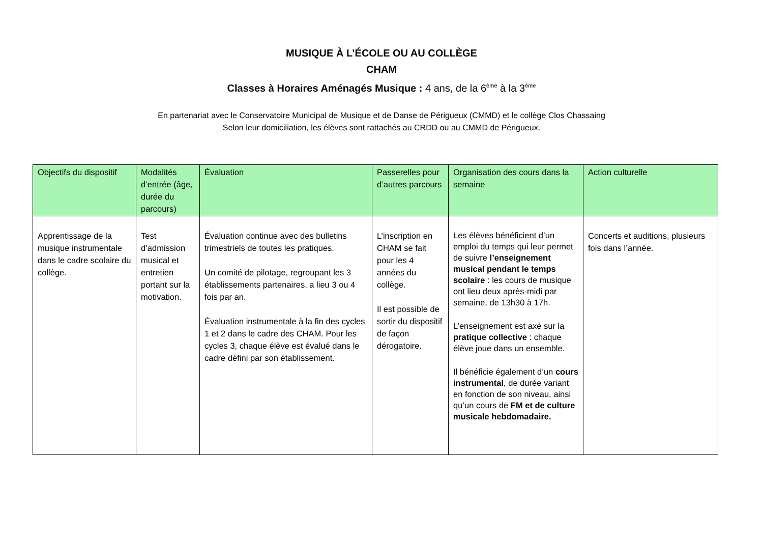MUSIQUE À L’ÉCOLE OU AU COLLÈGE
CHAM
Classes à Horaires Aménagés Musique : 4 ans, de la 6<sup>ème</sup> à la 3<sup>ème</sup>
En partenariat avec le Conservatoire Municipal de Musique et de Danse de Périgueux (CMMD) et le collège Clos Chassaing
Selon leur domiciliation, les élèves sont rattachés au CRDD ou au CMMD de Périgueux.
| Objectifs du dispositif | Modalités d’entrée (âge, durée du parcours) | Évaluation | Passerelles pour d’autres parcours | Organisation des cours dans la semaine | Action culturelle |
| --- | --- | --- | --- | --- | --- |
| Apprentissage de la musique instrumentale dans le cadre scolaire du collège. | Test d’admission musical et entretien portant sur la motivation. | Évaluation continue avec des bulletins trimestriels de toutes les pratiques. Un comité de pilotage, regroupant les 3 établissements partenaires, a lieu 3 ou 4 fois par an. Évaluation instrumentale à la fin des cycles 1 et 2 dans le cadre des CHAM. Pour les cycles 3, chaque élève est évalué dans le cadre défini par son établissement. | L’inscription en CHAM se fait pour les 4 années du collège. Il est possible de sortir du dispositif de façon dérogatoire. | Les élèves bénéficient d’un emploi du temps qui leur permet de suivre l’enseignement musical pendant le temps scolaire : les cours de musique ont lieu deux après-midi par semaine, de 13h30 à 17h. L’enseignement est axé sur la pratique collective : chaque élève joue dans un ensemble. Il bénéficie également d’un cours instrumental , de durée variant en fonction de son niveau, ainsi qu’un cours de FM et de culture musicale hebdomadaire. | Concerts et auditions, plusieurs fois dans l’année. |